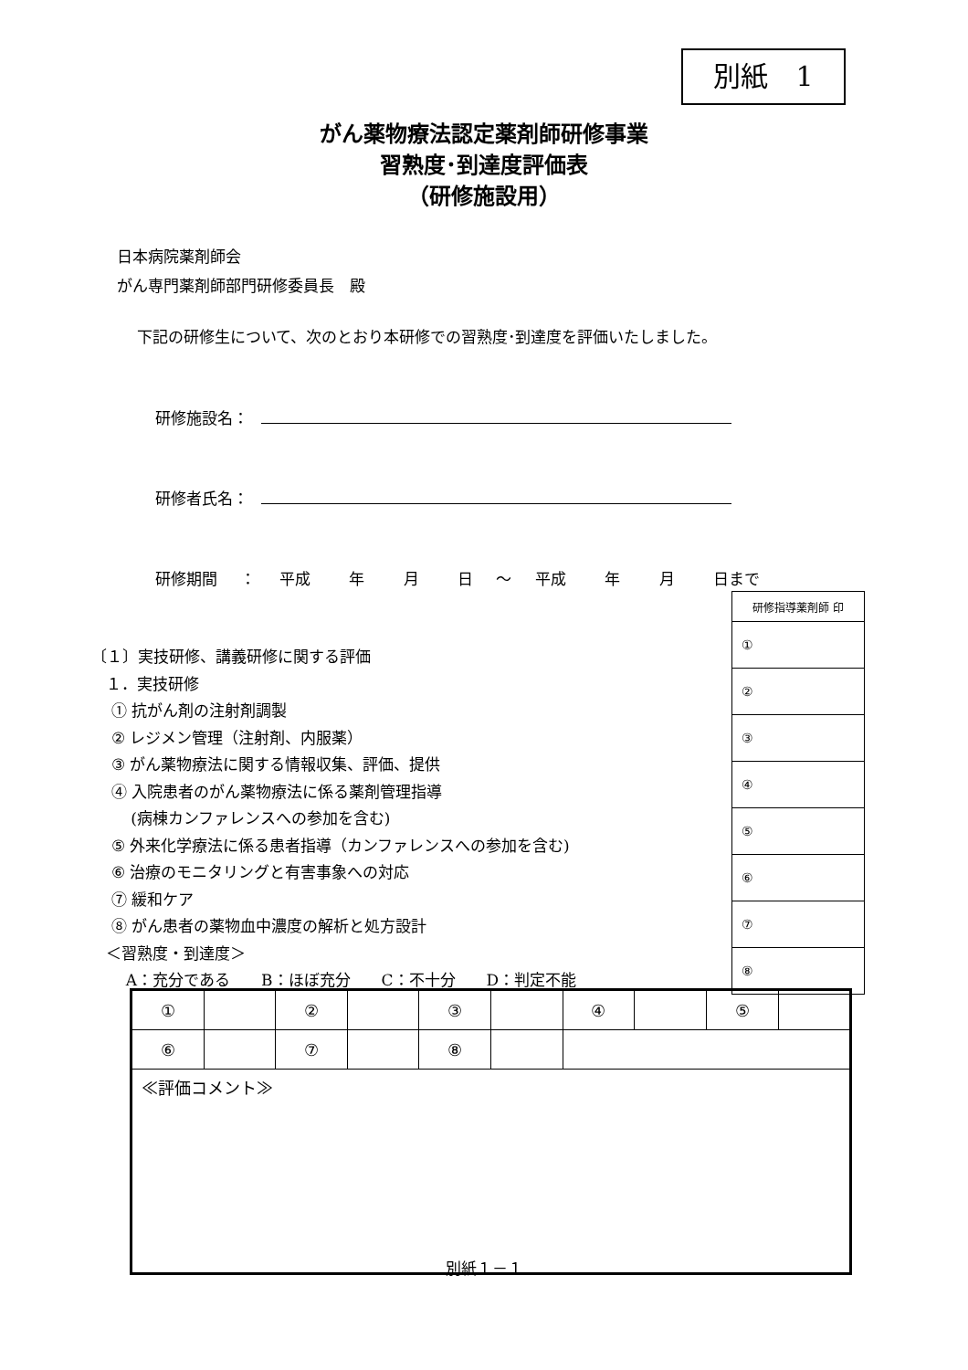別紙　1
がん薬物療法認定薬剤師研修事業
習熟度･到達度評価表
（研修施設用）
日本病院薬剤師会
がん専門薬剤師部門研修委員長　殿
下記の研修生について、次のとおり本研修での習熟度･到達度を評価いたしました。
研修施設名：
研修者氏名：
研修期間 ： 平成　 年　 月　 日 ～ 平成　 年　 月　 日まで
| 研修指導薬剤師 印 |
| --- |
| ① |
| ② |
| ③ |
| ④ |
| ⑤ |
| ⑥ |
| ⑦ |
| ⑧ |
〔１〕実技研修、講義研修に関する評価
１．実技研修
① 抗がん剤の注射剤調製
② レジメン管理（注射剤、内服薬）
③ がん薬物療法に関する情報収集、評価、提供
④ 入院患者のがん薬物療法に係る薬剤管理指導
(病棟カンファレンスへの参加を含む)
⑤ 外来化学療法に係る患者指導（カンファレンスへの参加を含む)
⑥ 治療のモニタリングと有害事象への対応
⑦ 緩和ケア
⑧ がん患者の薬物血中濃度の解析と処方設計
＜習熟度・到達度＞
A：充分である　　B：ほぼ充分　　C：不十分　　D：判定不能
| ① | | ② | | ③ | | ④ | | ⑤ | |
| ⑥ | | ⑦ | | ⑧ | | | | | |
| ≪評価コメント≫ | | | | | | | | | |
別紙１－１